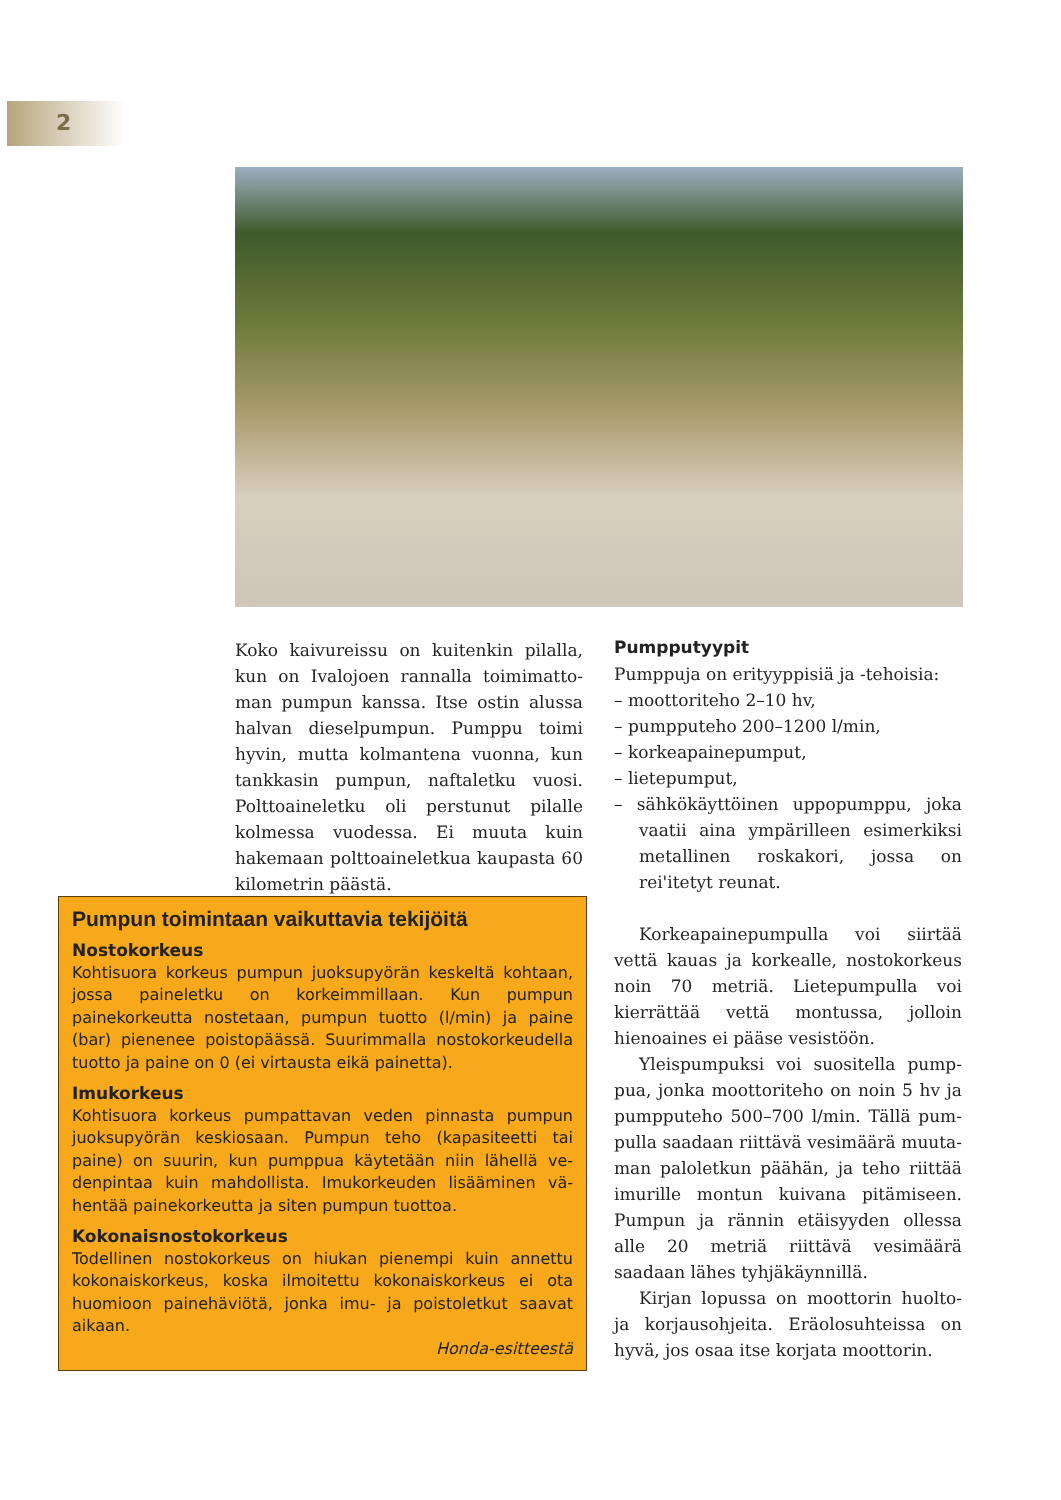2
Koko kaivureissu on kuitenkin pilalla, kun on Ivalojoen rannalla toimimatto­man pumpun kanssa. Itse ostin alussa hal­van dieselpumpun. Pumppu toimi hyvin, mutta kolmantena vuonna, kun tankkasin pumpun, naftaletku vuosi. Polttoaineletku oli perstunut pilalle kolmessa vuodessa. Ei muuta kuin hakemaan polttoaineletkua kaupasta 60 kilometrin päästä.
Pumpputyypit
Pumppuja on erityyppisiä ja -tehoisia:
– moottoriteho 2–10 hv,
– pumpputeho 200–1200 l/min,
– korkeapainepumput,
– lietepumput,
– sähkökäyttöinen uppopumppu, joka vaatii aina ympärilleen esimerkiksi me­tallinen roskakori, jossa on rei'itetyt reunat.
Korkeapainepumpulla voi siirtää vettä kauas ja korkealle, nostokorkeus noin 70 metriä. Lietepumpulla voi kierrättää vettä montussa, jolloin hienoaines ei pääse ve­sistöön.
Yleispumpuksi voi suositella pump­pua, jonka moottoriteho on noin 5 hv ja pumpputeho 500–700 l/min. Tällä pum­pulla saadaan riittävä vesimäärä muuta­man paloletkun päähän, ja teho riittää imurille montun kuivana pitämiseen. Pumpun ja rännin etäisyyden ollessa alle 20 metriä riittävä vesimäärä saadaan lähes tyhjäkäynnillä.
Kirjan lopussa on moottorin huolto- ja korjausohjeita. Eräolosuhteissa on hyvä, jos osaa itse korjata moottorin.
Pumpun toimintaan vaikuttavia tekijöitä
Nostokorkeus
Kohtisuora korkeus pumpun juoksupyörän keskeltä koh­taan, jossa paineletku on korkeimmillaan. Kun pumpun painekorkeutta nostetaan, pumpun tuotto (l/min) ja paine (bar) pienenee poistopäässä. Suurimmalla nostokorkeudel­la tuotto ja paine on 0 (ei virtausta eikä painetta).
Imukorkeus
Kohtisuora korkeus pumpattavan veden pinnasta pumpun juoksupyörän keskiosaan. Pumpun teho (kapasiteetti tai paine) on suurin, kun pumppua käytetään niin lähellä ve­denpintaa kuin mahdollista. Imukorkeuden lisääminen vä­hentää painekorkeutta ja siten pumpun tuottoa.
Kokonaisnostokorkeus
Todellinen nostokorkeus on hiukan pienempi kuin annettu kokonaiskorkeus, koska ilmoitettu kokonaiskorkeus ei ota huomioon painehäviötä, jonka imu- ja poistoletkut saavat aikaan.
Honda-esitteestä